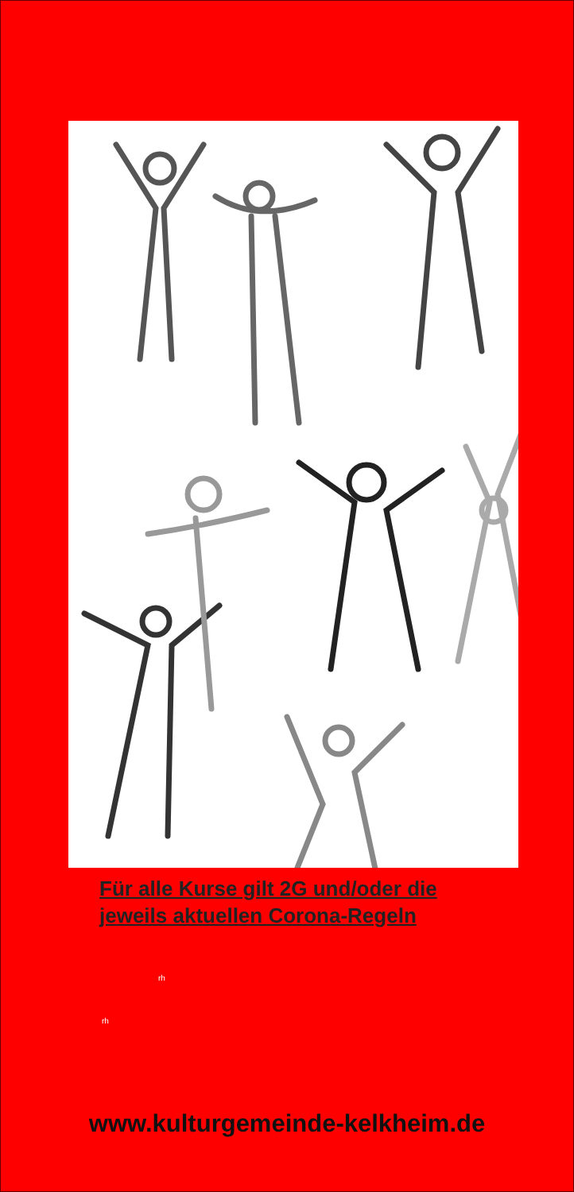Für alle Kurse gilt 2G und/oder die
jeweils aktuellen Corona-Regeln
rh
rh
www.kulturgemeinde-kelkheim.de